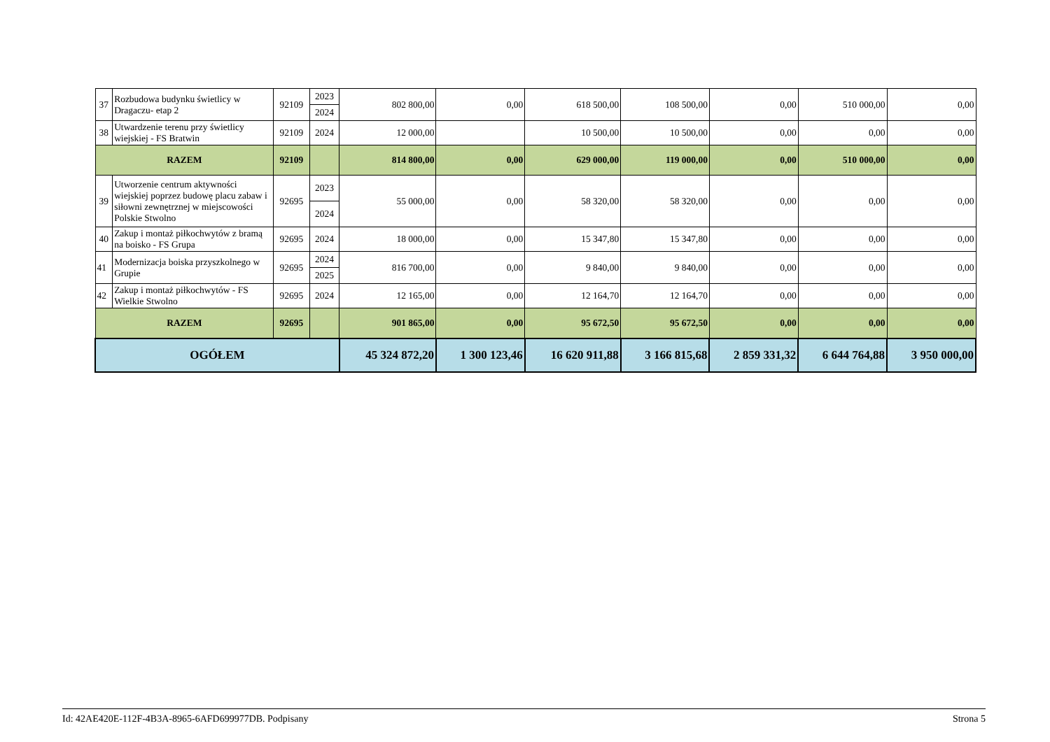| 37 | Rozbudowa budynku świetlicy w Dragaczu- etap 2 | 92109 | 2023 | 802 800,00 | 0,00 | 618 500,00 | 108 500,00 | 0,00 | 510 000,00 | 0,00 |
| | | | 2024 | | | | | | | |
| 38 | Utwardzenie terenu przy świetlicy wiejskiej - FS Bratwin | 92109 | 2024 | 12 000,00 | | 10 500,00 | 10 500,00 | 0,00 | 0,00 | 0,00 |
| RAZEM | | 92109 | | 814 800,00 | 0,00 | 629 000,00 | 119 000,00 | 0,00 | 510 000,00 | 0,00 |
| 39 | Utworzenie centrum aktywności wiejskiej poprzez budowę placu zabaw i siłowni zewnętrznej w miejscowości Polskie Stwolno | 92695 | 2023 | 55 000,00 | 0,00 | 58 320,00 | 58 320,00 | 0,00 | 0,00 | 0,00 |
| | | | 2024 | | | | | | | |
| 40 | Zakup i montaż piłkochwytów z bramą na boisko - FS Grupa | 92695 | 2024 | 18 000,00 | 0,00 | 15 347,80 | 15 347,80 | 0,00 | 0,00 | 0,00 |
| 41 | Modernizacja boiska przyszkolnego w Grupie | 92695 | 2024 | 816 700,00 | 0,00 | 9 840,00 | 9 840,00 | 0,00 | 0,00 | 0,00 |
| | | | 2025 | | | | | | | |
| 42 | Zakup i montaż piłkochwytów - FS Wielkie Stwolno | 92695 | 2024 | 12 165,00 | 0,00 | 12 164,70 | 12 164,70 | 0,00 | 0,00 | 0,00 |
| RAZEM | | 92695 | | 901 865,00 | 0,00 | 95 672,50 | 95 672,50 | 0,00 | 0,00 | 0,00 |
| OGÓŁEM | | | | 45 324 872,20 | 1 300 123,46 | 16 620 911,88 | 3 166 815,68 | 2 859 331,32 | 6 644 764,88 | 3 950 000,00 |
Id: 42AE420E-112F-4B3A-8965-6AFD699977DB. Podpisany Strona 5